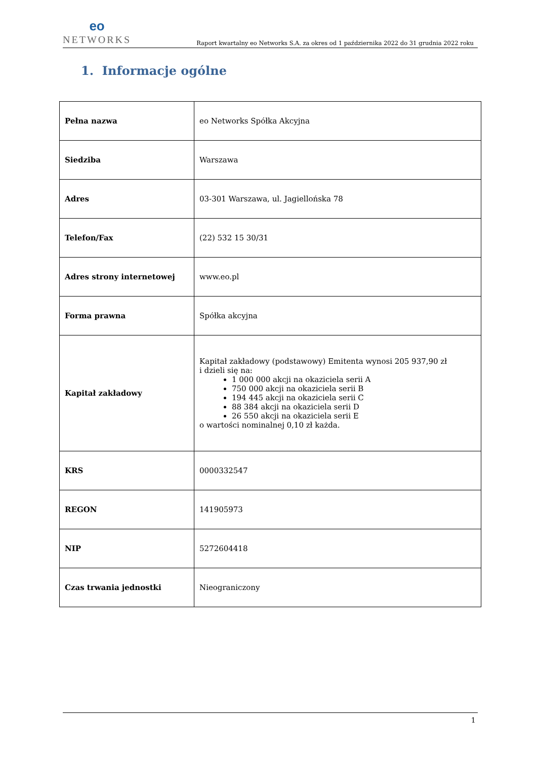eo
NETWORKS
Raport kwartalny eo Networks S.A. za okres od 1 października 2022 do 31 grudnia 2022 roku
1. Informacje ogólne
| Pełna nazwa | eo Networks Spółka Akcyjna |
| Siedziba | Warszawa |
| Adres | 03-301 Warszawa, ul. Jagiellońska 78 |
| Telefon/Fax | (22) 532 15 30/31 |
| Adres strony internetowej | www.eo.pl |
| Forma prawna | Spółka akcyjna |
| Kapitał zakładowy | Kapitał zakładowy (podstawowy) Emitenta wynosi 205 937,90 zł i dzieli się na: 1 000 000 akcji na okaziciela serii A 750 000 akcji na okaziciela serii B 194 445 akcji na okaziciela serii C 88 384 akcji na okaziciela serii D 26 550 akcji na okaziciela serii E o wartości nominalnej 0,10 zł każda. |
| KRS | 0000332547 |
| REGON | 141905973 |
| NIP | 5272604418 |
| Czas trwania jednostki | Nieograniczony |
1